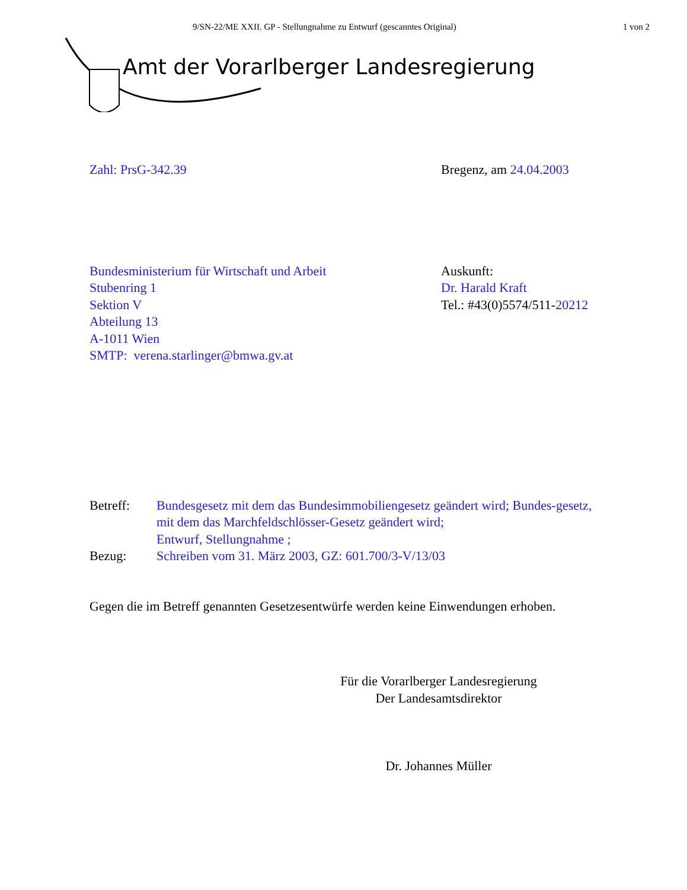9/SN-22/ME XXII. GP - Stellungnahme zu Entwurf (gescanntes Original)
1 von 2
Amt der Vorarlberger Landesregierung
Zahl: PrsG-342.39 Bregenz, am 24.04.2003
Bundesministerium für Wirtschaft und Arbeit
Stubenring 1
Sektion V
Abteilung 13
A-1011 Wien
SMTP: verena.starlinger@bmwa.gv.at
Auskunft:
Dr. Harald Kraft
Tel.: #43(0)5574/511-20212
Betreff:
Bezug:
Bundesgesetz mit dem das Bundesimmobiliengesetz geändert wird; Bundes-gesetz, mit dem das Marchfeldschlösser-Gesetz geändert wird;
Entwurf, Stellungnahme ;
Schreiben vom 31. März 2003, GZ: 601.700/3-V/13/03
Gegen die im Betreff genannten Gesetzesentwürfe werden keine Einwendungen erhoben.
Für die Vorarlberger Landesregierung
Der Landesamtsdirektor
Dr. Johannes Müller